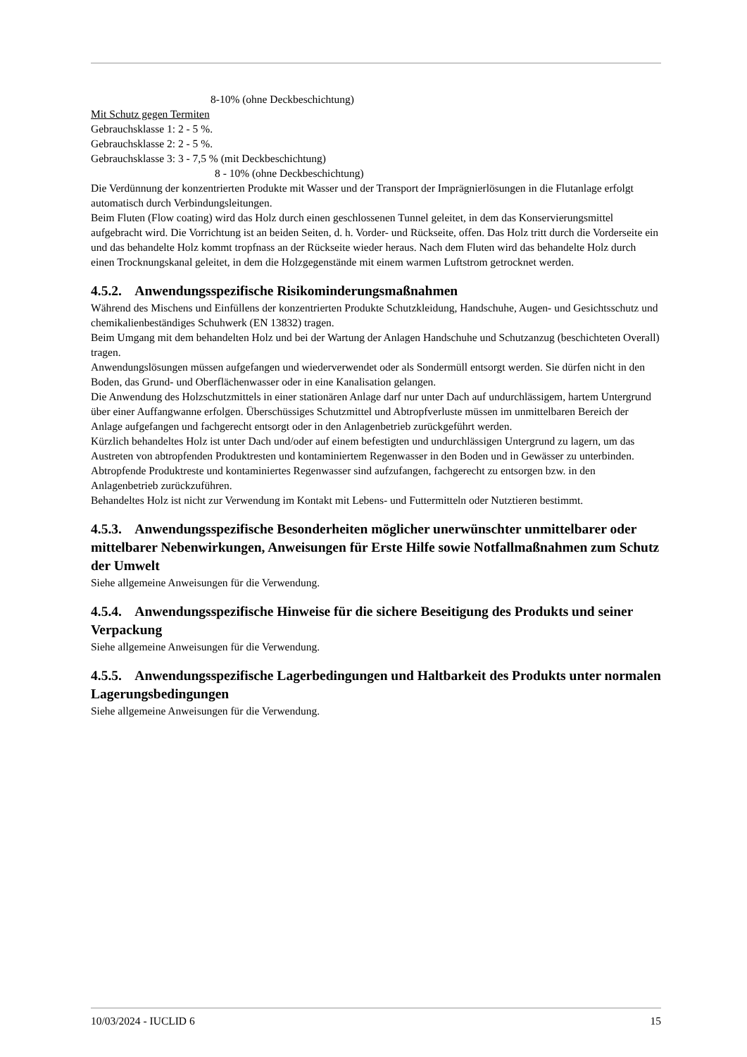8-10% (ohne Deckbeschichtung)
Mit Schutz gegen Termiten
Gebrauchsklasse 1: 2 - 5 %.
Gebrauchsklasse 2: 2 - 5 %.
Gebrauchsklasse 3: 3 - 7,5 % (mit Deckbeschichtung)
8 - 10% (ohne Deckbeschichtung)
Die Verdünnung der konzentrierten Produkte mit Wasser und der Transport der Imprägnierlösungen in die Flutanlage erfolgt automatisch durch Verbindungsleitungen.
Beim Fluten (Flow coating) wird das Holz durch einen geschlossenen Tunnel geleitet, in dem das Konservierungsmittel aufgebracht wird. Die Vorrichtung ist an beiden Seiten, d. h. Vorder- und Rückseite, offen. Das Holz tritt durch die Vorderseite ein und das behandelte Holz kommt tropfnass an der Rückseite wieder heraus. Nach dem Fluten wird das behandelte Holz durch einen Trocknungskanal geleitet, in dem die Holzgegenstände mit einem warmen Luftstrom getrocknet werden.
4.5.2. Anwendungsspezifische Risikominderungsmaßnahmen
Während des Mischens und Einfüllens der konzentrierten Produkte Schutzkleidung, Handschuhe, Augen- und Gesichtsschutz und chemikalienbeständiges Schuhwerk (EN 13832) tragen.
Beim Umgang mit dem behandelten Holz und bei der Wartung der Anlagen Handschuhe und Schutzanzug (beschichteten Overall) tragen.
Anwendungslösungen müssen aufgefangen und wiederverwendet oder als Sondermüll entsorgt werden. Sie dürfen nicht in den Boden, das Grund- und Oberflächenwasser oder in eine Kanalisation gelangen.
Die Anwendung des Holzschutzmittels in einer stationären Anlage darf nur unter Dach auf undurchlässigem, hartem Untergrund über einer Auffangwanne erfolgen. Überschüssiges Schutzmittel und Abtropfverluste müssen im unmittelbaren Bereich der Anlage aufgefangen und fachgerecht entsorgt oder in den Anlagenbetrieb zurückgeführt werden.
Kürzlich behandeltes Holz ist unter Dach und/oder auf einem befestigten und undurchlässigen Untergrund zu lagern, um das Austreten von abtropfenden Produktresten und kontaminiertem Regenwasser in den Boden und in Gewässer zu unterbinden. Abtropfende Produktreste und kontaminiertes Regenwasser sind aufzufangen, fachgerecht zu entsorgen bzw. in den Anlagenbetrieb zurückzuführen.
Behandeltes Holz ist nicht zur Verwendung im Kontakt mit Lebens- und Futtermitteln oder Nutztieren bestimmt.
4.5.3. Anwendungsspezifische Besonderheiten möglicher unerwünschter unmittelbarer oder mittelbarer Nebenwirkungen, Anweisungen für Erste Hilfe sowie Notfallmaßnahmen zum Schutz der Umwelt
Siehe allgemeine Anweisungen für die Verwendung.
4.5.4. Anwendungsspezifische Hinweise für die sichere Beseitigung des Produkts und seiner Verpackung
Siehe allgemeine Anweisungen für die Verwendung.
4.5.5. Anwendungsspezifische Lagerbedingungen und Haltbarkeit des Produkts unter normalen Lagerungsbedingungen
Siehe allgemeine Anweisungen für die Verwendung.
10/03/2024 - IUCLID 6 15